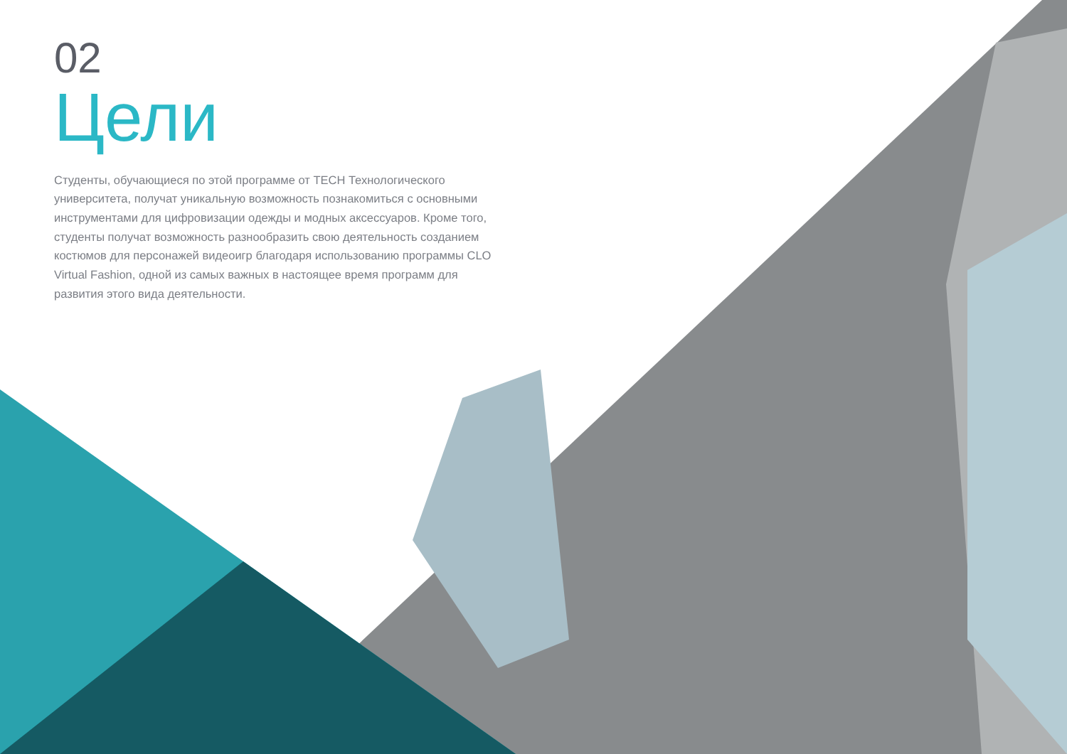02
Цели
Студенты, обучающиеся по этой программе от TECH Технологического университета, получат уникальную возможность познакомиться с основными инструментами для цифровизации одежды и модных аксессуаров. Кроме того, студенты получат возможность разнообразить свою деятельность созданием костюмов для персонажей видеоигр благодаря использованию программы CLO Virtual Fashion, одной из самых важных в настоящее время программ для развития этого вида деятельности.